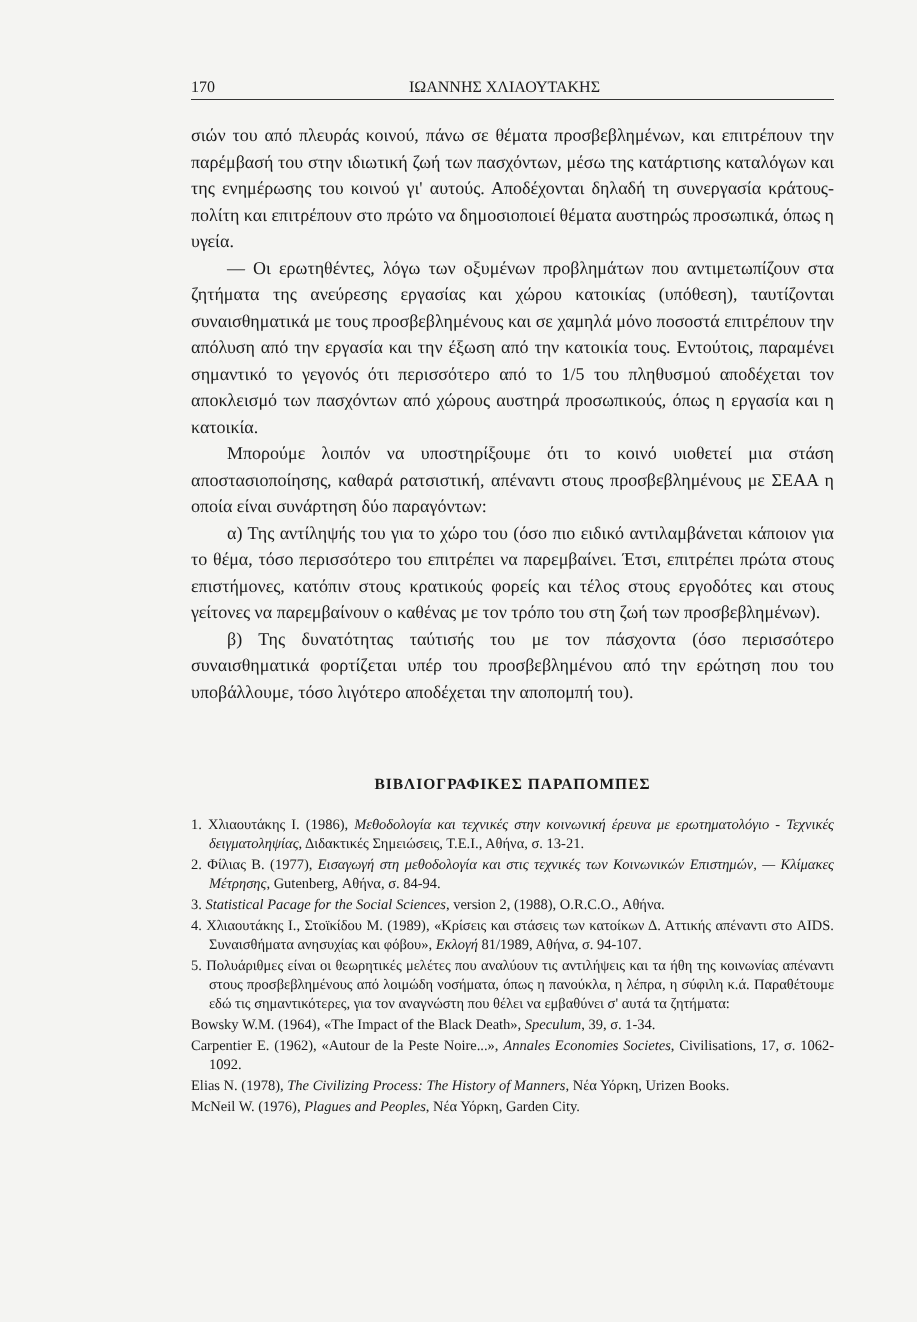170 ΙΩΑΝΝΗΣ ΧΛΙΑΟΥΤΑΚΗΣ
σιών του από πλευράς κοινού, πάνω σε θέματα προσβεβλημένων, και επιτρέπουν την παρέμβασή του στην ιδιωτική ζωή των πασχόντων, μέσω της κατάρτισης καταλόγων και της ενημέρωσης του κοινού γι' αυτούς. Αποδέχονται δηλαδή τη συνεργασία κράτους-πολίτη και επιτρέπουν στο πρώτο να δημοσιοποιεί θέματα αυστηρώς προσωπικά, όπως η υγεία.
— Οι ερωτηθέντες, λόγω των οξυμένων προβλημάτων που αντιμετωπίζουν στα ζητήματα της ανεύρεσης εργασίας και χώρου κατοικίας (υπόθεση), ταυτίζονται συναισθηματικά με τους προσβεβλημένους και σε χαμηλά μόνο ποσοστά επιτρέπουν την απόλυση από την εργασία και την έξωση από την κατοικία τους. Εντούτοις, παραμένει σημαντικό το γεγονός ότι περισσότερο από το 1/5 του πληθυσμού αποδέχεται τον αποκλεισμό των πασχόντων από χώρους αυστηρά προσωπικούς, όπως η εργασία και η κατοικία.
Μπορούμε λοιπόν να υποστηρίξουμε ότι το κοινό υιοθετεί μια στάση αποστασιοποίησης, καθαρά ρατσιστική, απέναντι στους προσβεβλημένους με ΣΕΑΑ η οποία είναι συνάρτηση δύο παραγόντων:
α) Της αντίληψής του για το χώρο του (όσο πιο ειδικό αντιλαμβάνεται κάποιον για το θέμα, τόσο περισσότερο του επιτρέπει να παρεμβαίνει. Έτσι, επιτρέπει πρώτα στους επιστήμονες, κατόπιν στους κρατικούς φορείς και τέλος στους εργοδότες και στους γείτονες να παρεμβαίνουν ο καθένας με τον τρόπο του στη ζωή των προσβεβλημένων).
β) Της δυνατότητας ταύτισής του με τον πάσχοντα (όσο περισσότερο συναισθηματικά φορτίζεται υπέρ του προσβεβλημένου από την ερώτηση που του υποβάλλουμε, τόσο λιγότερο αποδέχεται την αποπομπή του).
ΒΙΒΛΙΟΓΡΑΦΙΚΕΣ ΠΑΡΑΠΟΜΠΕΣ
1. Χλιαουτάκης Ι. (1986), Μεθοδολογία και τεχνικές στην κοινωνική έρευνα με ερωτηματολόγιο - Τεχνικές δειγματοληψίας, Διδακτικές Σημειώσεις, Τ.Ε.Ι., Αθήνα, σ. 13-21.
2. Φίλιας Β. (1977), Εισαγωγή στη μεθοδολογία και στις τεχνικές των Κοινωνικών Επιστημών, — Κλίμακες Μέτρησης, Gutenberg, Αθήνα, σ. 84-94.
3. Statistical Pacage for the Social Sciences, version 2, (1988), O.R.C.O., Αθήνα.
4. Χλιαουτάκης Ι., Στοϊκίδου Μ. (1989), «Κρίσεις και στάσεις των κατοίκων Δ. Αττικής απέναντι στο AIDS. Συναισθήματα ανησυχίας και φόβου», Εκλογή 81/1989, Αθήνα, σ. 94-107.
5. Πολυάριθμες είναι οι θεωρητικές μελέτες που αναλύουν τις αντιλήψεις και τα ήθη της κοινωνίας απέναντι στους προσβεβλημένους από λοιμώδη νοσήματα, όπως η πανούκλα, η λέπρα, η σύφιλη κ.ά. Παραθέτουμε εδώ τις σημαντικότερες, για τον αναγνώστη που θέλει να εμβαθύνει σ' αυτά τα ζητήματα:
Bowsky W.M. (1964), «The Impact of the Black Death», Speculum, 39, σ. 1-34.
Carpentier E. (1962), «Autour de la Peste Noire...», Annales Economies Societes, Civilisations, 17, σ. 1062-1092.
Elias N. (1978), The Civilizing Process: The History of Manners, Νέα Υόρκη, Urizen Books.
McNeil W. (1976), Plagues and Peoples, Νέα Υόρκη, Garden City.